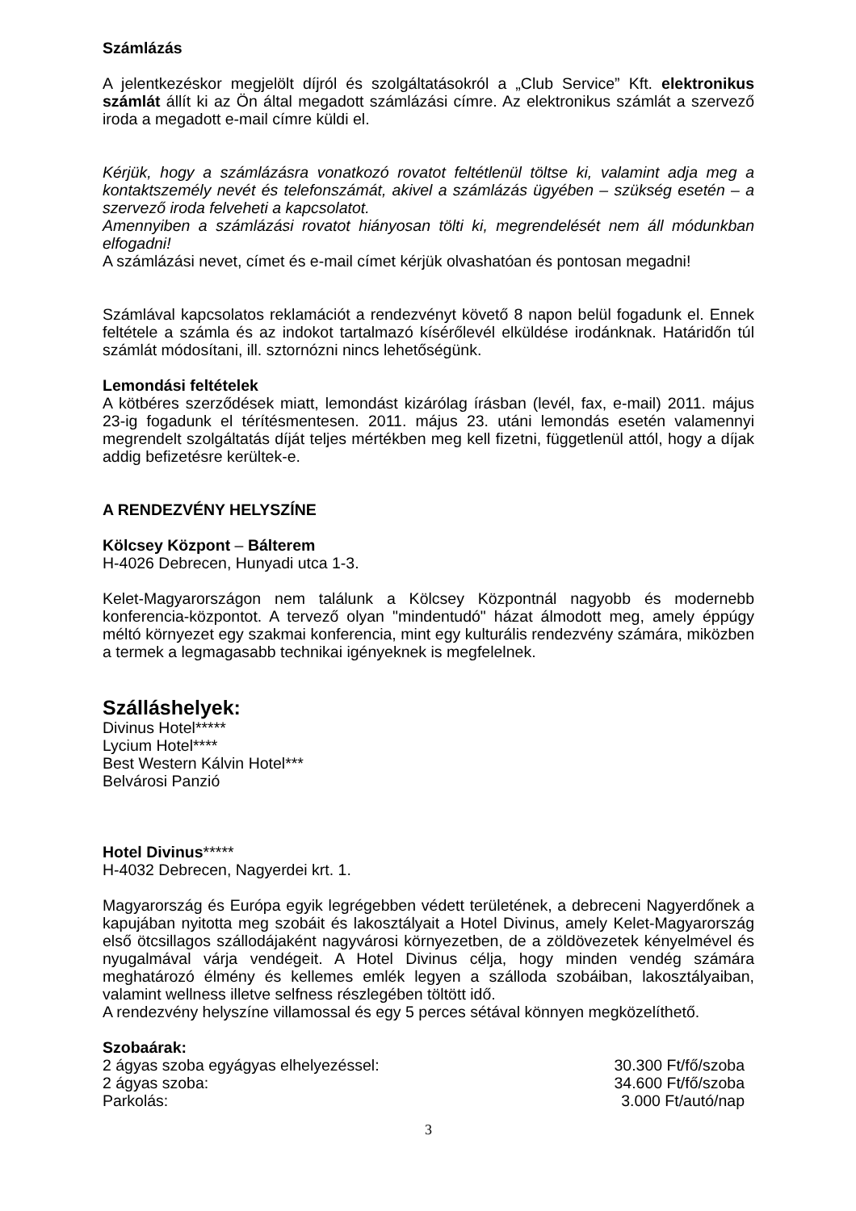Számlázás
A jelentkezéskor megjelölt díjról és szolgáltatásokról a „Club Service” Kft. elektronikus számlát állít ki az Ön által megadott számlázási címre. Az elektronikus számlát a szervező iroda a megadott e-mail címre küldi el.
Kérjük, hogy a számlázásra vonatkozó rovatot feltétlenül töltse ki, valamint adja meg a kontaktszemély nevét és telefonszámát, akivel a számlázás ügyében – szükség esetén – a szervező iroda felveheti a kapcsolatot.
Amennyiben a számlázási rovatot hiányosan tölti ki, megrendelését nem áll módunkban elfogadni!
A számlázási nevet, címet és e-mail címet kérjük olvashatóan és pontosan megadni!
Számlával kapcsolatos reklamációt a rendezvényt követő 8 napon belül fogadunk el. Ennek feltétele a számla és az indokot tartalmazó kísérőlevél elküldése irodánknak. Határidőn túl számlát módosítani, ill. sztornózni nincs lehetőségünk.
Lemondási feltételek
A kötbéres szerződések miatt, lemondást kizárólag írásban (levél, fax, e-mail) 2011. május 23-ig fogadunk el térítésmentesen. 2011. május 23. utáni lemondás esetén valamennyi megrendelt szolgáltatás díját teljes mértékben meg kell fizetni, függetlenül attól, hogy a díjak addig befizetésre kerültek-e.
A RENDEZVÉNY HELYSZÍNE
Kölcsey Központ – Bálterem
H-4026 Debrecen, Hunyadi utca 1-3.
Kelet-Magyarországon nem találunk a Kölcsey Központnál nagyobb és modernebb konferencia-központot. A tervező olyan "mindentudó" házat álmodott meg, amely éppúgy méltó környezet egy szakmai konferencia, mint egy kulturális rendezvény számára, miközben a termek a legmagasabb technikai igényeknek is megfelelnek.
Szálláshelyek:
Divinus Hotel*****
Lycium Hotel****
Best Western Kálvin Hotel***
Belvárosi Panzió
Hotel Divinus*****
H-4032 Debrecen, Nagyerdei krt. 1.
Magyarország és Európa egyik legrégebben védett területének, a debreceni Nagyerdőnek a kapujában nyitotta meg szobáit és lakosztályait a Hotel Divinus, amely Kelet-Magyarország első ötcsillagos szállodájaként nagyvárosi környezetben, de a zöldövezetek kényelmével és nyugalmával várja vendégeit. A Hotel Divinus célja, hogy minden vendég számára meghatározó élmény és kellemes emlék legyen a szálloda szobáiban, lakosztályaiban, valamint wellness illetve selfness részlegében töltött idő.
A rendezvény helyszíne villamossal és egy 5 perces sétával könnyen megközelíthető.
Szobaárak:
2 ágyas szoba egyágyas elhelyezéssel: 30.300 Ft/fő/szoba
2 ágyas szoba: 34.600 Ft/fő/szoba
Parkolás: 3.000 Ft/autó/nap
3